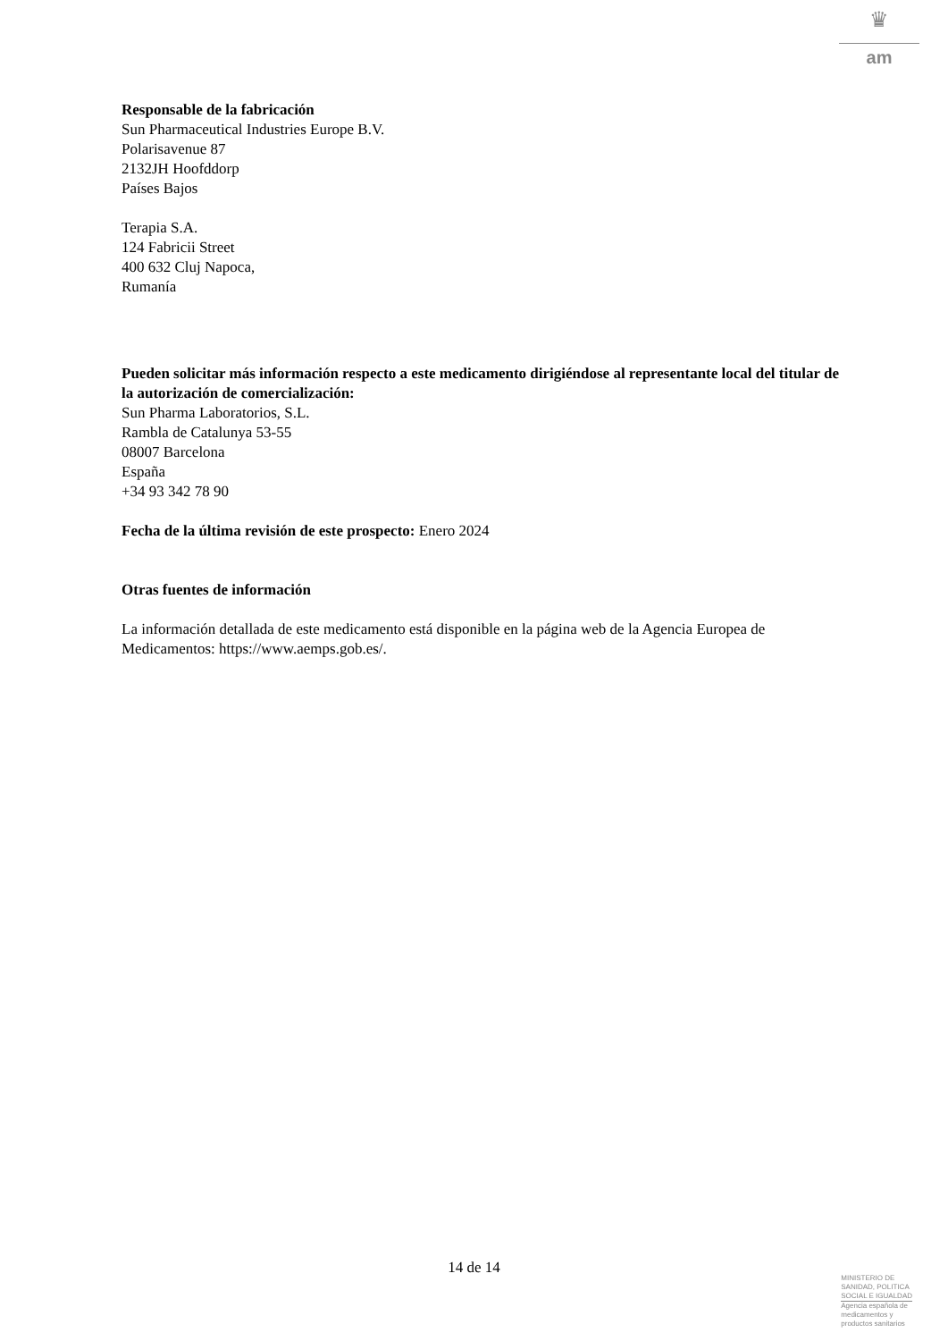♛
am
Responsable de la fabricación
Sun Pharmaceutical Industries Europe B.V.
Polarisavenue 87
2132JH Hoofddorp
Países Bajos
Terapia S.A.
124 Fabricii Street
400 632 Cluj Napoca,
Rumanía
Pueden solicitar más información respecto a este medicamento dirigiéndose al representante local del titular de la autorización de comercialización:
Sun Pharma Laboratorios, S.L.
Rambla de Catalunya 53-55
08007 Barcelona
España
+34 93 342 78 90
Fecha de la última revisión de este prospecto: Enero 2024
Otras fuentes de información
La información detallada de este medicamento está disponible en la página web de la Agencia Europea de Medicamentos: https://www.aemps.gob.es/.
14 de 14
MINISTERIO DE
SANIDAD, POLITICA
SOCIAL E IGUALDAD
Agencia española de
medicamentos y
productos sanitarios